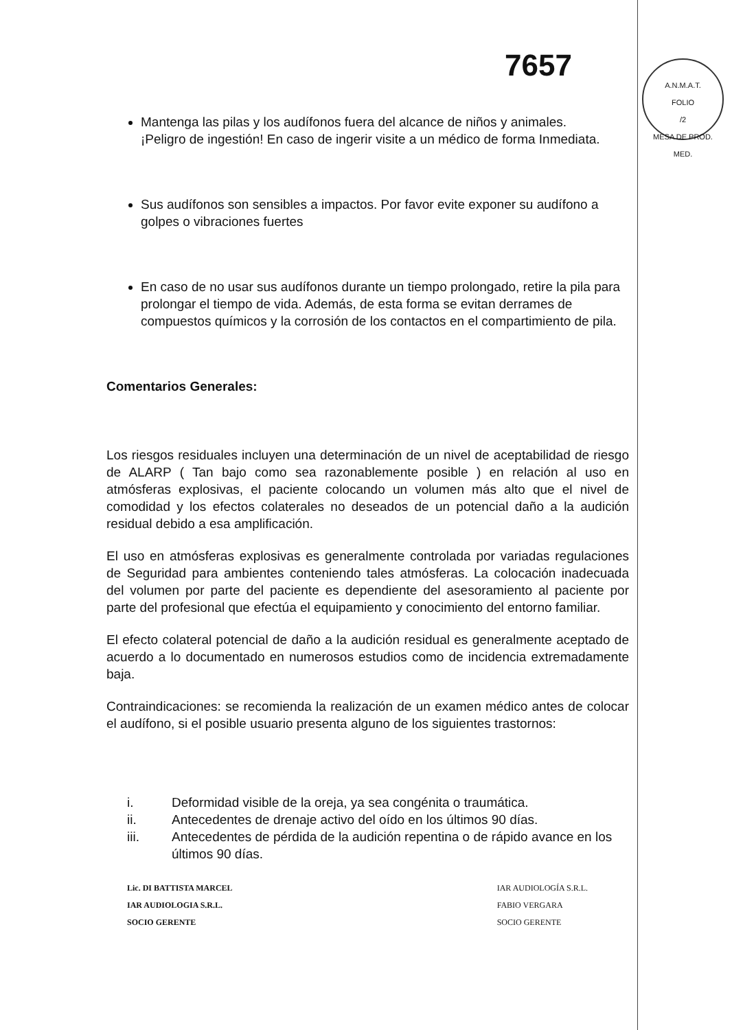7657
A.N.M.A.T.
FOLIO
/2
MESA DE PROD. MED.
Mantenga las pilas y los audífonos fuera del alcance de niños y animales.
¡Peligro de ingestión! En caso de ingerir visite a un médico de forma Inmediata.
Sus audífonos son sensibles a impactos. Por favor evite exponer su audífono a golpes o vibraciones fuertes
En caso de no usar sus audífonos durante un tiempo prolongado, retire la pila para prolongar el tiempo de vida. Además, de esta forma se evitan derrames de compuestos químicos y la corrosión de los contactos en el compartimiento de pila.
Comentarios Generales:
Los riesgos residuales incluyen una determinación de un nivel de aceptabilidad de riesgo de ALARP ( Tan bajo como sea razonablemente posible ) en relación al uso en atmósferas explosivas, el paciente colocando un volumen más alto que el nivel de comodidad y los efectos colaterales no deseados de un potencial daño a la audición residual debido a esa amplificación.
El uso en atmósferas explosivas es generalmente controlada por variadas regulaciones de Seguridad para ambientes conteniendo tales atmósferas. La colocación inadecuada del volumen por parte del paciente es dependiente del asesoramiento al paciente por parte del profesional que efectúa el equipamiento y conocimiento del entorno familiar.
El efecto colateral potencial de daño a la audición residual es generalmente aceptado de acuerdo a lo documentado en numerosos estudios como de incidencia extremadamente baja.
Contraindicaciones: se recomienda la realización de un examen médico antes de colocar el audífono, si el posible usuario presenta alguno de los siguientes trastornos:
i. Deformidad visible de la oreja, ya sea congénita o traumática.
ii. Antecedentes de drenaje activo del oído en los últimos 90 días.
iii. Antecedentes de pérdida de la audición repentina o de rápido avance en los últimos 90 días.
Lic. DI BATTISTA MARCEL
IAR AUDIOLOGIA S.R.L.
SOCIO GERENTE
IAR AUDIOLOGÍA S.R.L.
FABIO VERGARA
SOCIO GERENTE